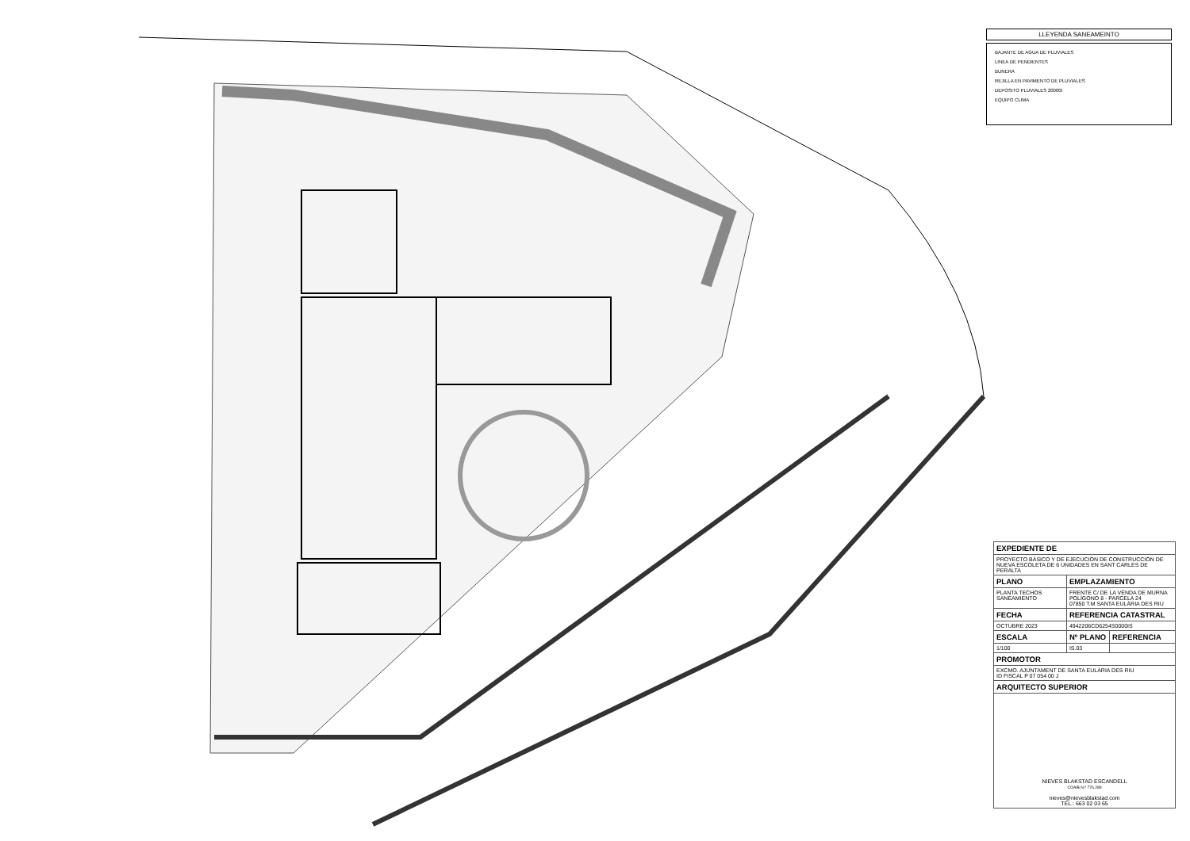LLEYENDA SANEAMEINTO
BAJANTE DE AGUA DE PLUVIALES
LINEA DE PENDIENTES
BUNERA
REJILLA EN PAVIMENTO DE PLUVIALES
DEPOSITO PLUVIALES 20000l
EQUIPO CLIMA
| EXPEDIENTE DE | | |
| --- | --- | --- |
| PROYECTO BÁSICO Y DE EJECUCIÓN DE CONSTRUCCIÓN DE NUEVA ESCOLETA DE 6 UNIDADES EN SANT CARLES DE PERALTA | | |
| PLANO | EMPLAZAMIENTO | |
| PLANTA TECHOS SANEAMIENTO | FRENTE C/ DE LA VÉNDA DE MURNA POLÍGONO 8 - PARCELA 24 07850 T.M SANTA EULÀRIA DES RIU | |
| FECHA | REFERENCIA CATASTRAL | |
| OCTUBRE 2023 | 4942206CD6254S0000IS | |
| ESCALA | Nº PLANO | REFERENCIA |
| 1/100 | IS.03 | |
| PROMOTOR | | |
| EXCMO. AJUNTAMENT DE SANTA EULÀRIA DES RIU ID FISCAL P 07 054 00 J | | |
| ARQUITECTO SUPERIOR | | |
| NIEVES BLAKSTAD ESCANDELL COAIB N.º 776.289 nieves@nievesblakstad.com TEL.: 663 02 03 65 | | |